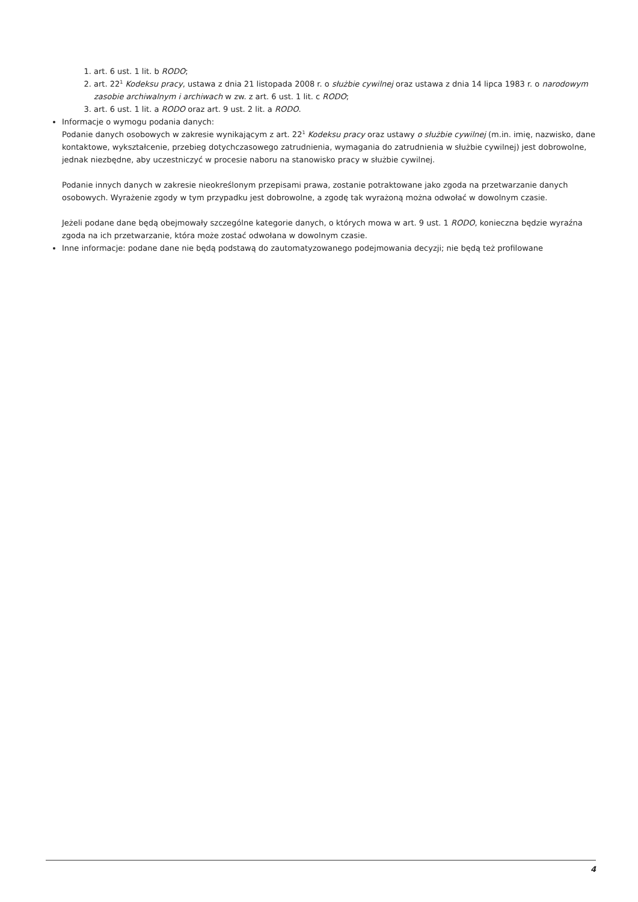1. art. 6 ust. 1 lit. b RODO;
2. art. 22<sup>1</sup> Kodeksu pracy, ustawa z dnia 21 listopada 2008 r. o służbie cywilnej oraz ustawa z dnia 14 lipca 1983 r. o narodowym zasobie archiwalnym i archiwach w zw. z art. 6 ust. 1 lit. c RODO;
3. art. 6 ust. 1 lit. a RODO oraz art. 9 ust. 2 lit. a RODO.
Informacje o wymogu podania danych:
Podanie danych osobowych w zakresie wynikającym z art. 22<sup>1</sup> Kodeksu pracy oraz ustawy o służbie cywilnej (m.in. imię, nazwisko, dane kontaktowe, wykształcenie, przebieg dotychczasowego zatrudnienia, wymagania do zatrudnienia w służbie cywilnej) jest dobrowolne, jednak niezbędne, aby uczestniczyć w procesie naboru na stanowisko pracy w służbie cywilnej.
Podanie innych danych w zakresie nieokreślonym przepisami prawa, zostanie potraktowane jako zgoda na przetwarzanie danych osobowych. Wyrażenie zgody w tym przypadku jest dobrowolne, a zgodę tak wyrażoną można odwołać w dowolnym czasie.
Jeżeli podane dane będą obejmowały szczególne kategorie danych, o których mowa w art. 9 ust. 1 RODO, konieczna będzie wyraźna zgoda na ich przetwarzanie, która może zostać odwołana w dowolnym czasie.
Inne informacje: podane dane nie będą podstawą do zautomatyzowanego podejmowania decyzji; nie będą też profilowane
4